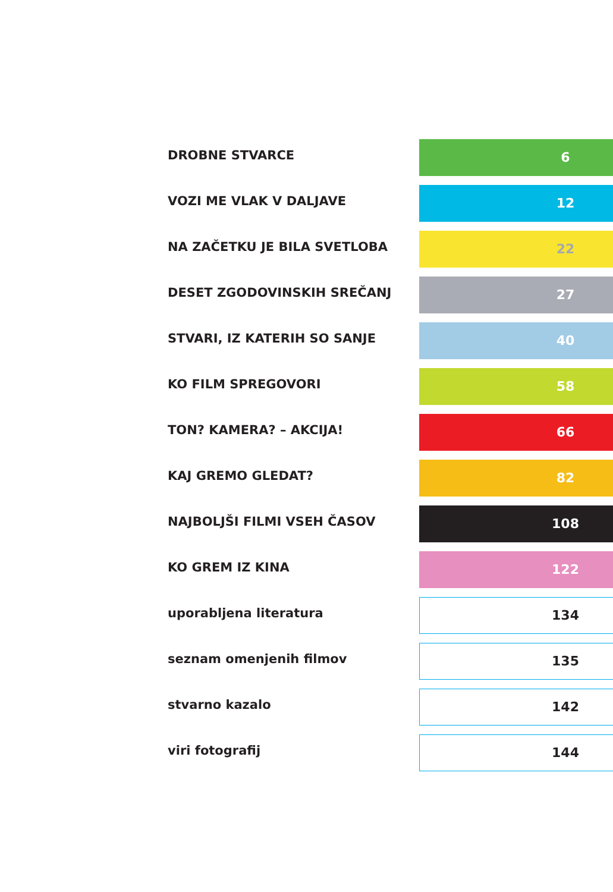DROBNE STVARCE
6
VOZI ME VLAK V DALJAVE
12
NA ZAČETKU JE BILA SVETLOBA
22
DESET ZGODOVINSKIH SREČANJ
27
STVARI, IZ KATERIH SO SANJE
40
KO FILM SPREGOVORI
58
TON? KAMERA? – AKCIJA!
66
KAJ GREMO GLEDAT?
82
NAJBOLJŠI FILMI VSEH ČASOV
108
KO GREM IZ KINA
122
uporabljena literatura
134
seznam omenjenih filmov
135
stvarno kazalo
142
viri fotografij
144